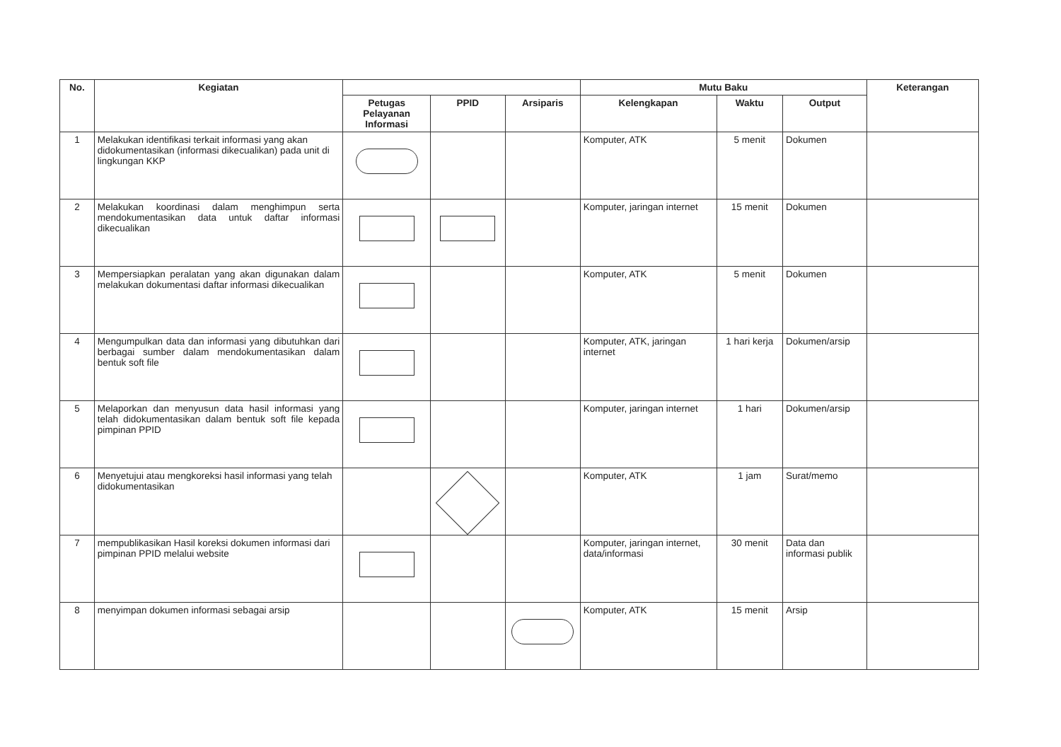| No. | Kegiatan | | | | Mutu Baku | | | Keterangan |
| --- | --- | --- | --- | --- | --- | --- | --- | --- |
| | | Petugas Pelayanan Informasi | PPID | Arsiparis | Kelengkapan | Waktu | Output | |
| 1 | Melakukan identifikasi terkait informasi yang akan didokumentasikan (informasi dikecualikan) pada unit di lingkungan KKP | | | | Komputer, ATK | 5 menit | Dokumen | |
| 2 | Melakukan koordinasi dalam menghimpun serta mendokumentasikan data untuk daftar informasi dikecualikan | | | | Komputer, jaringan internet | 15 menit | Dokumen | |
| 3 | Mempersiapkan peralatan yang akan digunakan dalam melakukan dokumentasi daftar informasi dikecualikan | | | | Komputer, ATK | 5 menit | Dokumen | |
| 4 | Mengumpulkan data dan informasi yang dibutuhkan dari berbagai sumber dalam mendokumentasikan dalam bentuk soft file | | | | Komputer, ATK, jaringan internet | 1 hari kerja | Dokumen/arsip | |
| 5 | Melaporkan dan menyusun data hasil informasi yang telah didokumentasikan dalam bentuk soft file kepada pimpinan PPID | | | | Komputer, jaringan internet | 1 hari | Dokumen/arsip | |
| 6 | Menyetujui atau mengkoreksi hasil informasi yang telah didokumentasikan | | | | Komputer, ATK | 1 jam | Surat/memo | |
| 7 | mempublikasikan Hasil koreksi dokumen informasi dari pimpinan PPID melalui website | | | | Komputer, jaringan internet, data/informasi | 30 menit | Data dan informasi publik | |
| 8 | menyimpan dokumen informasi sebagai arsip | | | | Komputer, ATK | 15 menit | Arsip | |